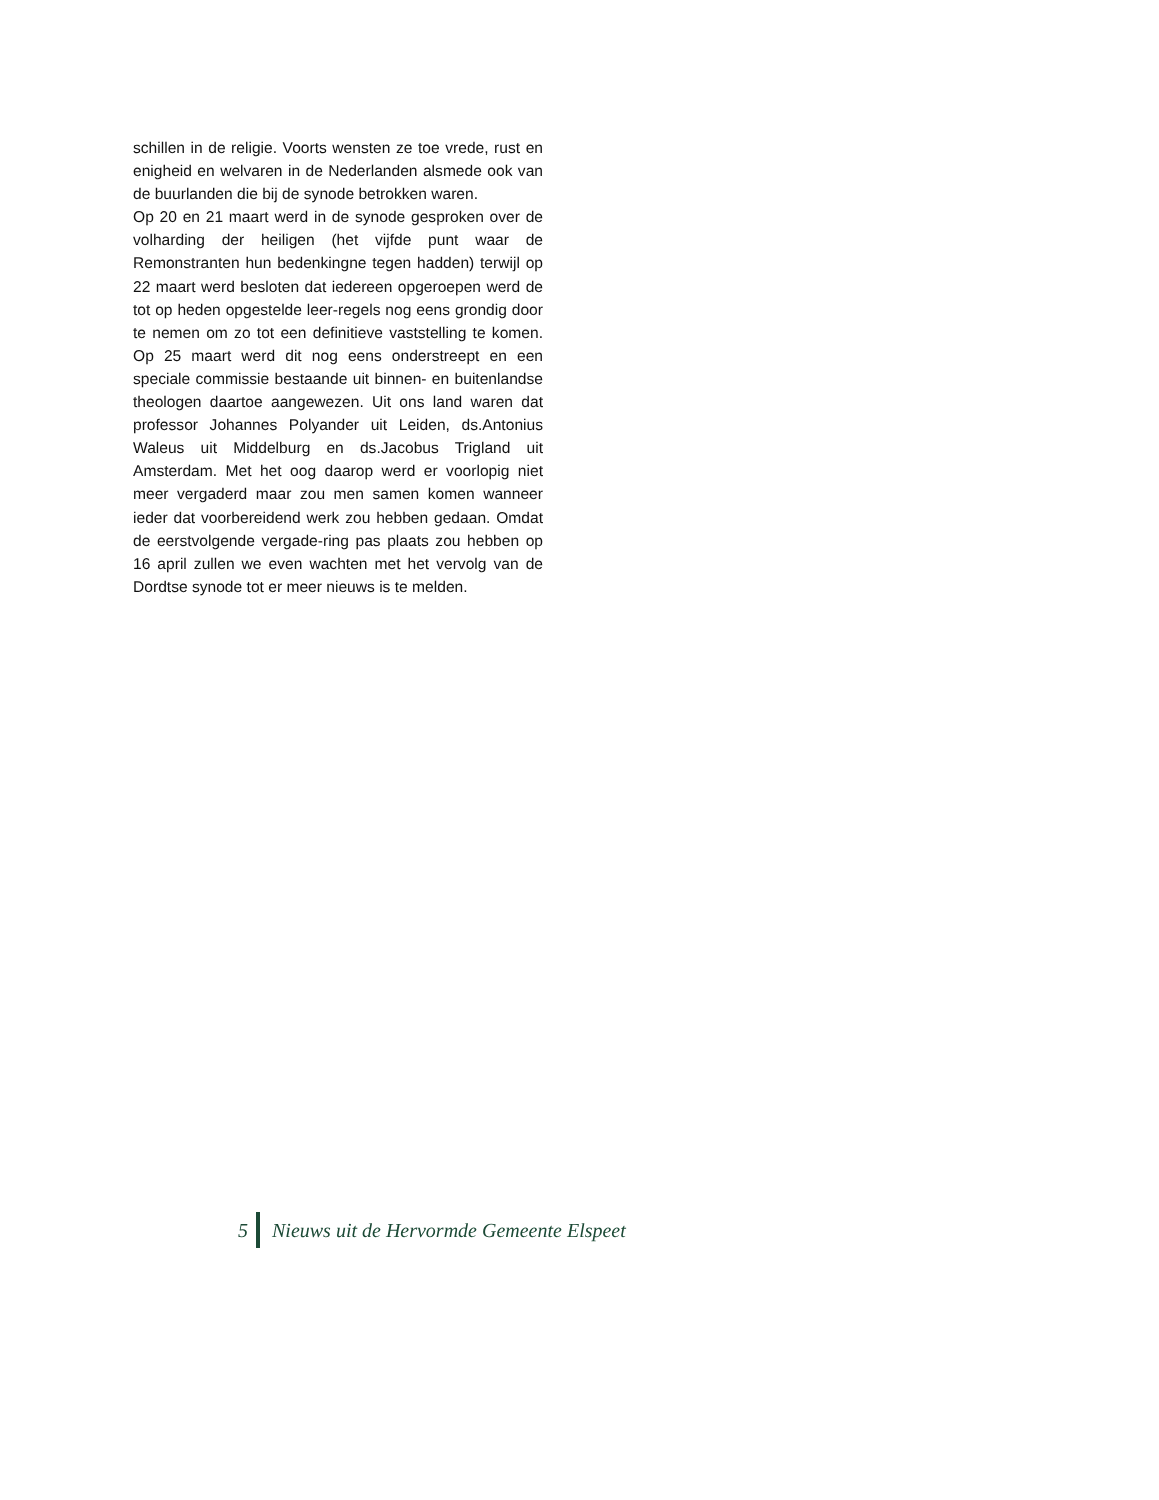schillen in de religie. Voorts wensten ze toe vrede, rust en enigheid en welvaren in de Nederlanden alsmede ook van de buurlanden die bij de synode betrokken waren.
Op 20 en 21 maart werd in de synode gesproken over de volharding der heiligen (het vijfde punt waar de Remonstranten hun bedenkingne tegen hadden) terwijl op 22 maart werd besloten dat iedereen opgeroepen werd de tot op heden opgestelde leer-regels nog eens grondig door te nemen om zo tot een definitieve vaststelling te komen. Op 25 maart werd dit nog eens onderstreept en een speciale commissie bestaande uit binnen- en buitenlandse theologen daartoe aangewezen. Uit ons land waren dat professor Johannes Polyander uit Leiden, ds.Antonius Waleus uit Middelburg en ds.Jacobus Trigland uit Amsterdam. Met het oog daarop werd er voorlopig niet meer vergaderd maar zou men samen komen wanneer ieder dat voorbereidend werk zou hebben gedaan. Omdat de eerstvolgende vergade-ring pas plaats zou hebben op 16 april zullen we even wachten met het vervolg van de Dordtse synode tot er meer nieuws is te melden.
5
Nieuws uit de Hervormde Gemeente Elspeet